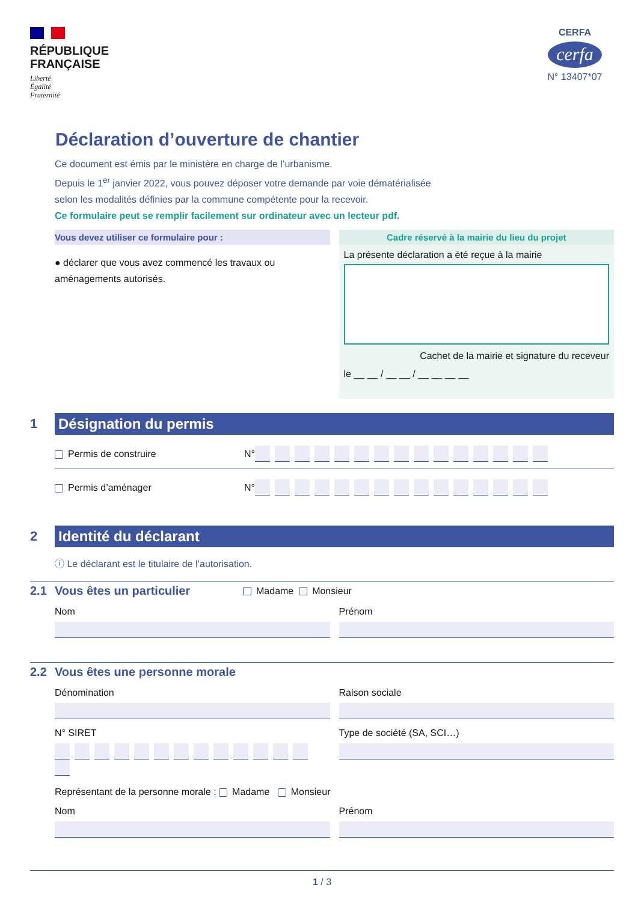RÉPUBLIQUE
FRANÇAISE
Liberté
Égalité
Fraternité
CERFA
cerfa
N° 13407*07
Déclaration d’ouverture de chantier
Ce document est émis par le ministère en charge de l’urbanisme.
Depuis le 1<sup>er</sup> janvier 2022, vous pouvez déposer votre demande par voie dématérialisée
selon les modalités définies par la commune compétente pour la recevoir.
Ce formulaire peut se remplir facilement sur ordinateur avec un lecteur pdf.
Vous devez utiliser ce formulaire pour :
● déclarer que vous avez commencé les travaux ou aménagements autorisés.
Cadre réservé à la mairie du lieu du projet
La présente déclaration a été reçue à la mairie
Cachet de la mairie et signature du receveur
le __ __ / __ __ / __ __ __ __
1
Désignation du permis
Permis de construire
N°
Permis d’aménager
N°
2
Identité du déclarant
ⓘ Le déclarant est le titulaire de l’autorisation.
2.1 Vous êtes un particulier Madame Monsieur
Nom Prénom
2.2 Vous êtes une personne morale
Dénomination Raison sociale
N° SIRET Type de société (SA, SCI…)
Représentant de la personne morale : Madame Monsieur
Nom Prénom
1 / 3